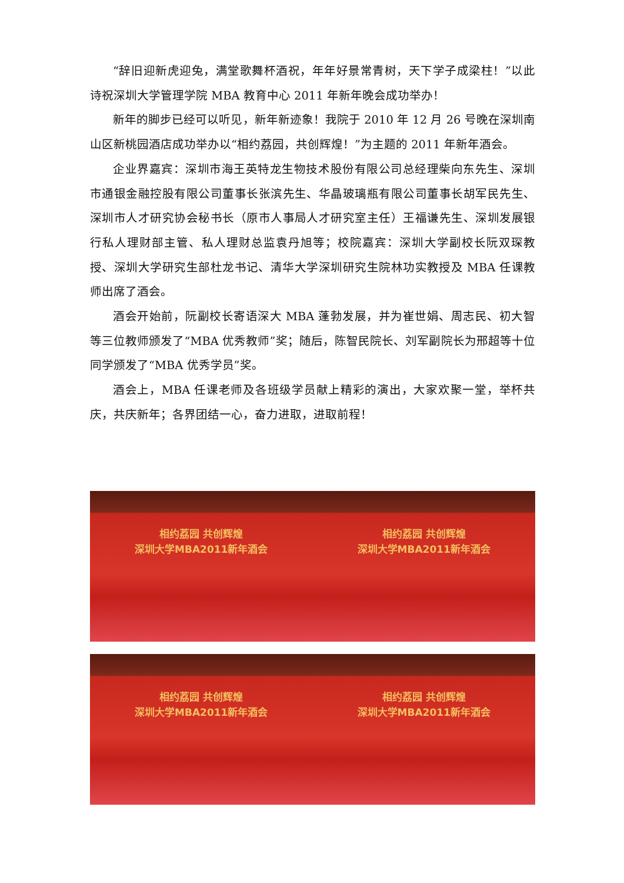“辞旧迎新虎迎兔，满堂歌舞杯酒祝，年年好景常青树，天下学子成梁柱！”以此诗祝深圳大学管理学院 MBA 教育中心 2011 年新年晚会成功举办！
新年的脚步已经可以听见，新年新迹象！我院于 2010 年 12 月 26 号晚在深圳南山区新桃园酒店成功举办以“相约荔园，共创辉煌！”为主题的 2011 年新年酒会。
企业界嘉宾：深圳市海王英特龙生物技术股份有限公司总经理柴向东先生、深圳市通银金融控股有限公司董事长张滨先生、华晶玻璃瓶有限公司董事长胡军民先生、深圳市人才研究协会秘书长（原市人事局人才研究室主任）王福谦先生、深圳发展银行私人理财部主管、私人理财总监袁丹旭等；校院嘉宾：深圳大学副校长阮双琛教授、深圳大学研究生部杜龙书记、清华大学深圳研究生院林功实教授及 MBA 任课教师出席了酒会。
酒会开始前，阮副校长寄语深大 MBA 蓬勃发展，并为崔世娟、周志民、初大智等三位教师颁发了“MBA 优秀教师”奖；随后，陈智民院长、刘军副院长为邢超等十位同学颁发了“MBA 优秀学员”奖。
酒会上，MBA 任课老师及各班级学员献上精彩的演出，大家欢聚一堂，举杯共庆，共庆新年；各界团结一心，奋力进取，进取前程！
相约荔园 共创辉煌
深圳大学MBA2011新年酒会
相约荔园 共创辉煌
深圳大学MBA2011新年酒会
相约荔园 共创辉煌
深圳大学MBA2011新年酒会
相约荔园 共创辉煌
深圳大学MBA2011新年酒会